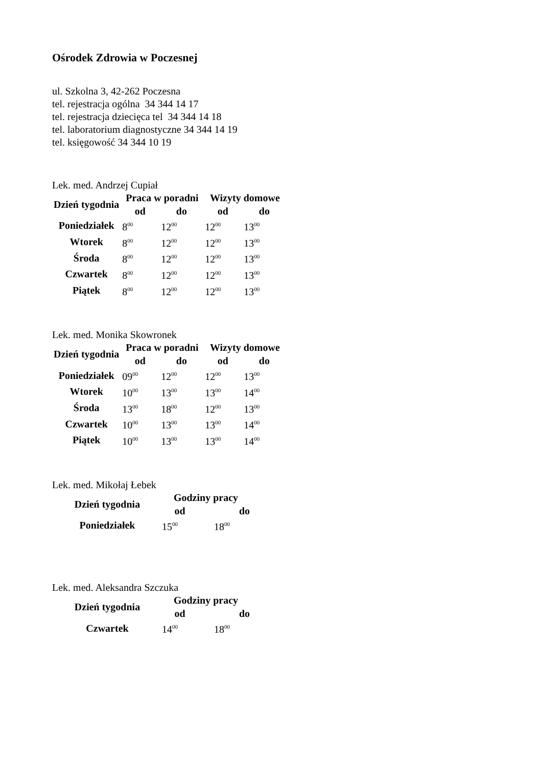Ośrodek Zdrowia w Poczesnej
ul. Szkolna 3, 42-262 Poczesna
tel. rejestracja ogólna 34 344 14 17
tel. rejestracja dziecięca tel 34 344 14 18
tel. laboratorium diagnostyczne 34 344 14 19
tel. księgowość 34 344 10 19
Lek. med. Andrzej Cupiał
| Dzień tygodnia | Praca w poradni | | Wizyty domowe | |
| --- | --- | --- | --- | --- |
| | od | do | od | do |
| Poniedziałek | 8<sup>00</sup> | 12<sup>00</sup> | 12<sup>00</sup> | 13<sup>00</sup> |
| Wtorek | 8<sup>00</sup> | 12<sup>00</sup> | 12<sup>00</sup> | 13<sup>00</sup> |
| Środa | 8<sup>00</sup> | 12<sup>00</sup> | 12<sup>00</sup> | 13<sup>00</sup> |
| Czwartek | 8<sup>00</sup> | 12<sup>00</sup> | 12<sup>00</sup> | 13<sup>00</sup> |
| Piątek | 8<sup>00</sup> | 12<sup>00</sup> | 12<sup>00</sup> | 13<sup>00</sup> |
Lek. med. Monika Skowronek
| Dzień tygodnia | Praca w poradni | | Wizyty domowe | |
| --- | --- | --- | --- | --- |
| | od | do | od | do |
| Poniedziałek | 09<sup>00</sup> | 12<sup>00</sup> | 12<sup>00</sup> | 13<sup>00</sup> |
| Wtorek | 10<sup>00</sup> | 13<sup>00</sup> | 13<sup>00</sup> | 14<sup>00</sup> |
| Środa | 13<sup>00</sup> | 18<sup>00</sup> | 12<sup>00</sup> | 13<sup>00</sup> |
| Czwartek | 10<sup>00</sup> | 13<sup>00</sup> | 13<sup>00</sup> | 14<sup>00</sup> |
| Piątek | 10<sup>00</sup> | 13<sup>00</sup> | 13<sup>00</sup> | 14<sup>00</sup> |
Lek. med. Mikołaj Łebek
| Dzień tygodnia | Godziny pracy | |
| --- | --- | --- |
| | od | do |
| Poniedziałek | 15<sup>00</sup> | 18<sup>00</sup> |
Lek. med. Aleksandra Szczuka
| Dzień tygodnia | Godziny pracy | |
| --- | --- | --- |
| | od | do |
| Czwartek | 14<sup>00</sup> | 18<sup>00</sup> |